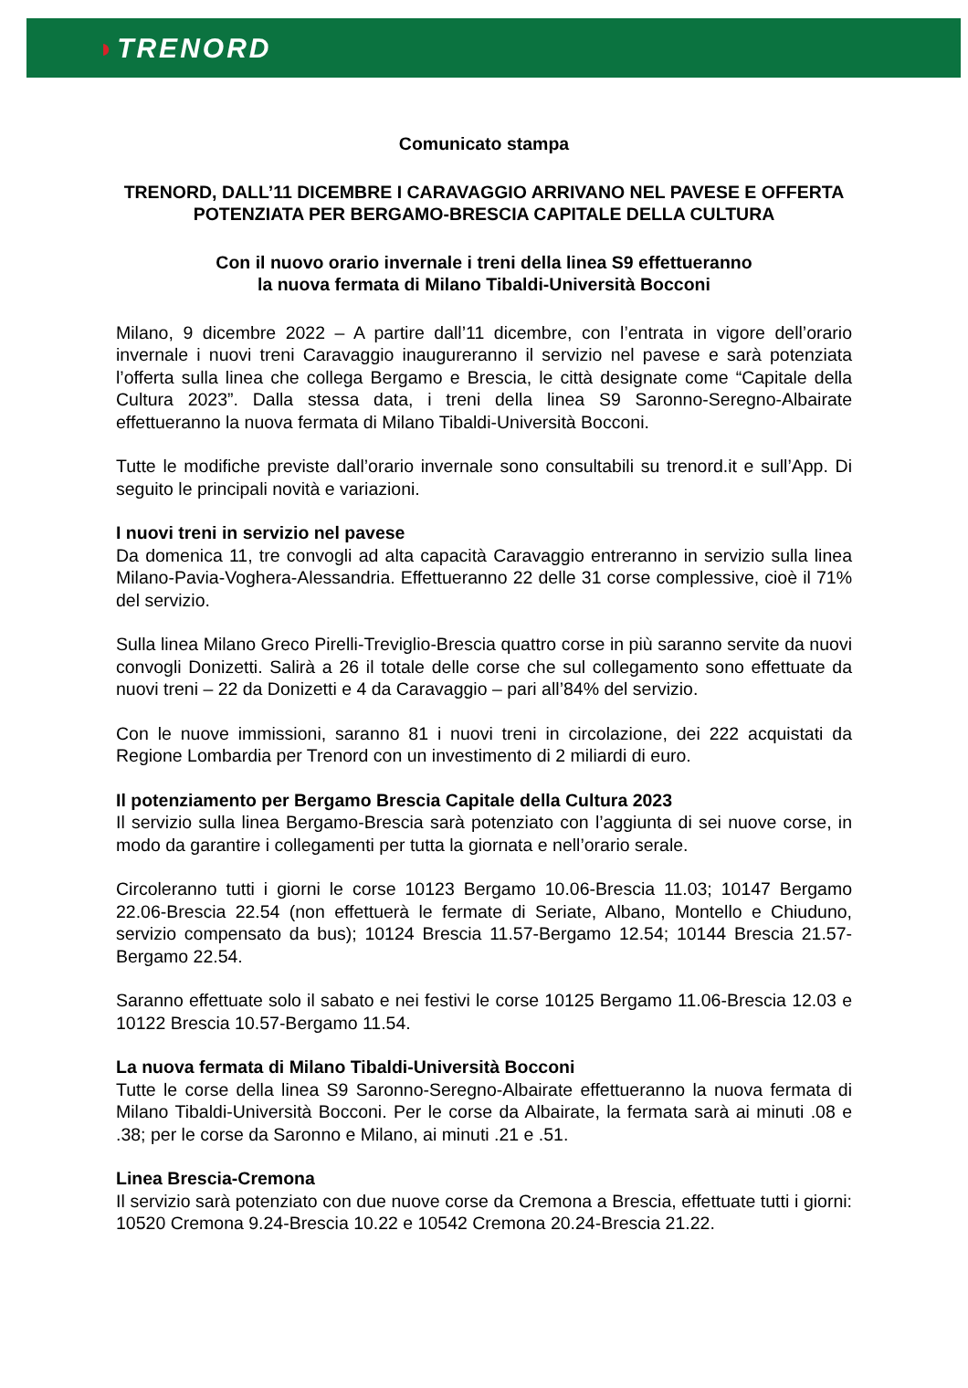◗TRENORD
Comunicato stampa
TRENORD, DALL’11 DICEMBRE I CARAVAGGIO ARRIVANO NEL PAVESE E OFFERTA POTENZIATA PER BERGAMO-BRESCIA CAPITALE DELLA CULTURA
Con il nuovo orario invernale i treni della linea S9 effettueranno
la nuova fermata di Milano Tibaldi-Università Bocconi
Milano, 9 dicembre 2022 – A partire dall’11 dicembre, con l’entrata in vigore dell’orario invernale i nuovi treni Caravaggio inaugureranno il servizio nel pavese e sarà potenziata l’offerta sulla linea che collega Bergamo e Brescia, le città designate come “Capitale della Cultura 2023”. Dalla stessa data, i treni della linea S9 Saronno-Seregno-Albairate effettueranno la nuova fermata di Milano Tibaldi-Università Bocconi.
Tutte le modifiche previste dall’orario invernale sono consultabili su trenord.it e sull’App. Di seguito le principali novità e variazioni.
I nuovi treni in servizio nel pavese
Da domenica 11, tre convogli ad alta capacità Caravaggio entreranno in servizio sulla linea Milano-Pavia-Voghera-Alessandria. Effettueranno 22 delle 31 corse complessive, cioè il 71% del servizio.
Sulla linea Milano Greco Pirelli-Treviglio-Brescia quattro corse in più saranno servite da nuovi convogli Donizetti. Salirà a 26 il totale delle corse che sul collegamento sono effettuate da nuovi treni – 22 da Donizetti e 4 da Caravaggio – pari all’84% del servizio.
Con le nuove immissioni, saranno 81 i nuovi treni in circolazione, dei 222 acquistati da Regione Lombardia per Trenord con un investimento di 2 miliardi di euro.
Il potenziamento per Bergamo Brescia Capitale della Cultura 2023
Il servizio sulla linea Bergamo-Brescia sarà potenziato con l’aggiunta di sei nuove corse, in modo da garantire i collegamenti per tutta la giornata e nell’orario serale.
Circoleranno tutti i giorni le corse 10123 Bergamo 10.06-Brescia 11.03; 10147 Bergamo 22.06-Brescia 22.54 (non effettuerà le fermate di Seriate, Albano, Montello e Chiuduno, servizio compensato da bus); 10124 Brescia 11.57-Bergamo 12.54; 10144 Brescia 21.57-Bergamo 22.54.
Saranno effettuate solo il sabato e nei festivi le corse 10125 Bergamo 11.06-Brescia 12.03 e 10122 Brescia 10.57-Bergamo 11.54.
La nuova fermata di Milano Tibaldi-Università Bocconi
Tutte le corse della linea S9 Saronno-Seregno-Albairate effettueranno la nuova fermata di Milano Tibaldi-Università Bocconi. Per le corse da Albairate, la fermata sarà ai minuti .08 e .38; per le corse da Saronno e Milano, ai minuti .21 e .51.
Linea Brescia-Cremona
Il servizio sarà potenziato con due nuove corse da Cremona a Brescia, effettuate tutti i giorni: 10520 Cremona 9.24-Brescia 10.22 e 10542 Cremona 20.24-Brescia 21.22.